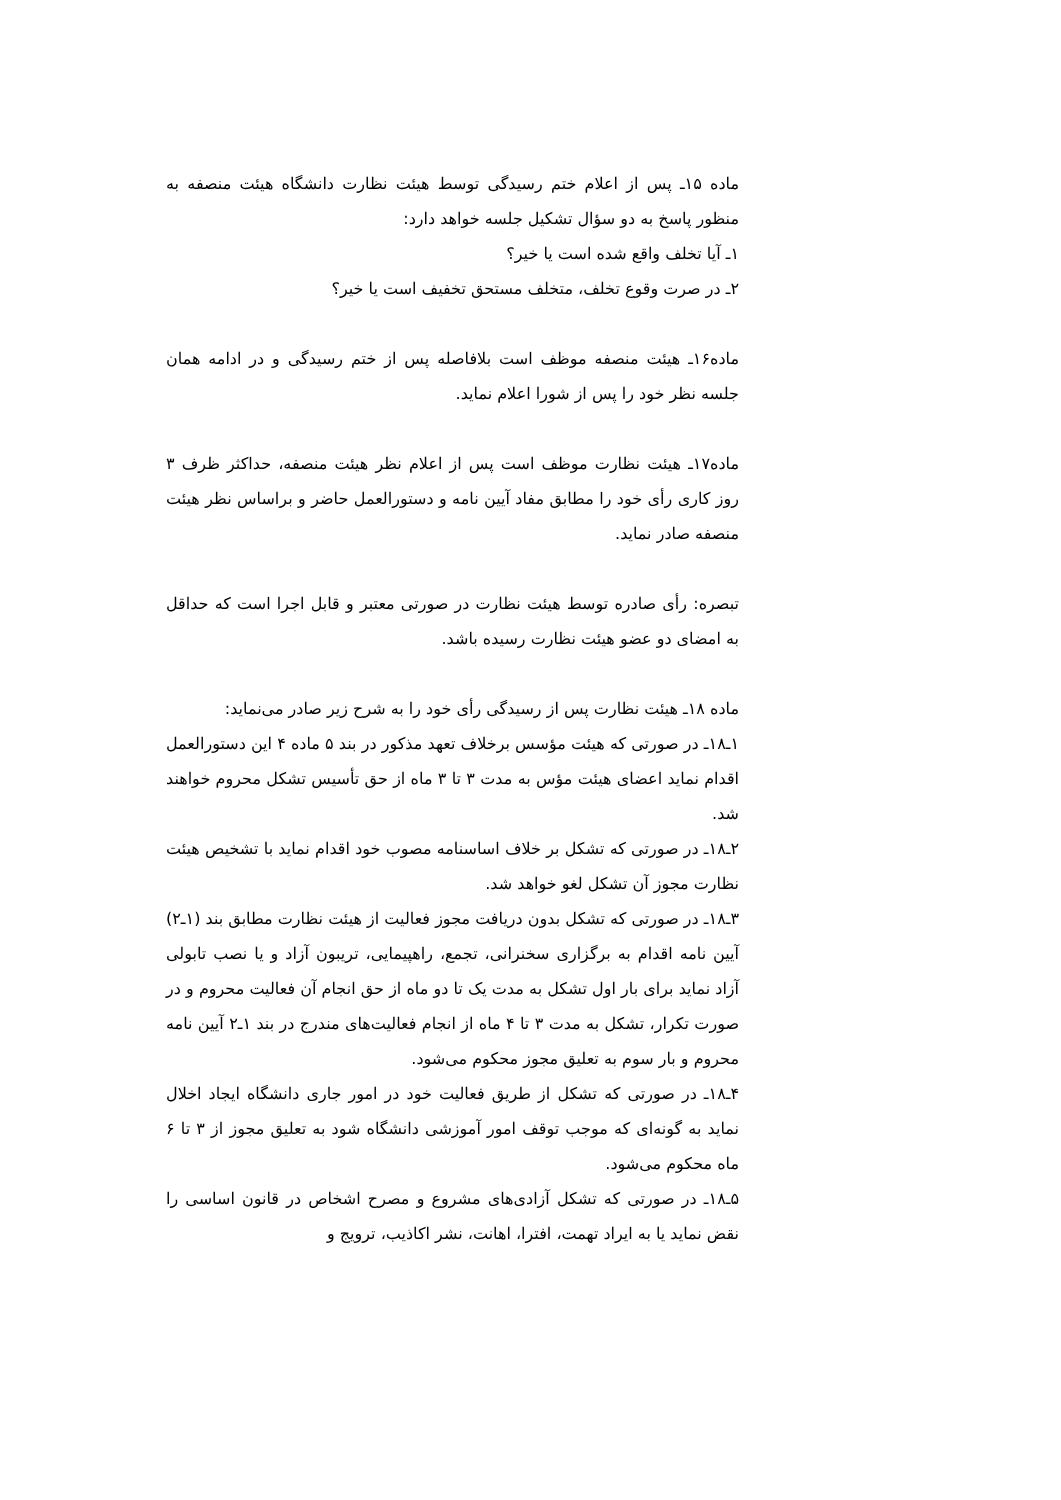ماده ۱۵ـ پس از اعلام ختم رسیدگی توسط هیئت نظارت دانشگاه هیئت منصفه به منظور پاسخ به دو سؤال تشکیل جلسه خواهد دارد:
۱ـ آیا تخلف واقع شده است یا خیر؟
۲ـ در صرت وقوع تخلف، متخلف مستحق تخفیف است یا خیر؟
ماده۱۶ـ هیئت منصفه موظف است بلافاصله پس از ختم رسیدگی و در ادامه همان جلسه نظر خود را پس از شورا اعلام نماید.
ماده۱۷ـ هیئت نظارت موظف است پس از اعلام نظر هیئت منصفه، حداکثر ظرف ۳ روز کاری رأی خود را مطابق مفاد آیین نامه و دستورالعمل حاضر و براساس نظر هیئت منصفه صادر نماید.
تبصره: رأی صادره توسط هیئت نظارت در صورتی معتبر و قابل اجرا است که حداقل به امضای دو عضو هیئت نظارت رسیده باشد.
ماده ۱۸ـ هیئت نظارت پس از رسیدگی رأی خود را به شرح زیر صادر می‌نماید:
۱ـ۱۸ـ در صورتی که هیئت مؤسس برخلاف تعهد مذکور در بند ۵ ماده ۴ این دستورالعمل اقدام نماید اعضای هیئت مؤس به مدت ۳ تا ۳ ماه از حق تأسیس تشکل محروم خواهند شد.
۲ـ۱۸ـ در صورتی که تشکل بر خلاف اساسنامه مصوب خود اقدام نماید با تشخیص هیئت نظارت مجوز آن تشکل لغو خواهد شد.
۳ـ۱۸ـ در صورتی که تشکل بدون دریافت مجوز فعالیت از هیئت نظارت مطابق بند (۱ـ۲) آیین نامه اقدام به برگزاری سخنرانی، تجمع، راهپیمایی، تریبون آزاد و یا نصب تابولی آزاد نماید برای بار اول تشکل به مدت یک تا دو ماه از حق انجام آن فعالیت محروم و در صورت تکرار، تشکل به مدت ۳ تا ۴ ماه از انجام فعالیت‌های مندرج در بند ۱ـ۲ آیین نامه محروم و بار سوم به تعلیق مجوز محکوم می‌شود.
۴ـ۱۸ـ در صورتی که تشکل از طریق فعالیت خود در امور جاری دانشگاه ایجاد اخلال نماید به گونه‌ای که موجب توقف امور آموزشی دانشگاه شود به تعلیق مجوز از ۳ تا ۶ ماه محکوم می‌شود.
۵ـ۱۸ـ در صورتی که تشکل آزادی‌های مشروع و مصرح اشخاص در قانون اساسی را نقض نماید یا به ایراد تهمت، افترا، اهانت، نشر اکاذیب، ترویج و